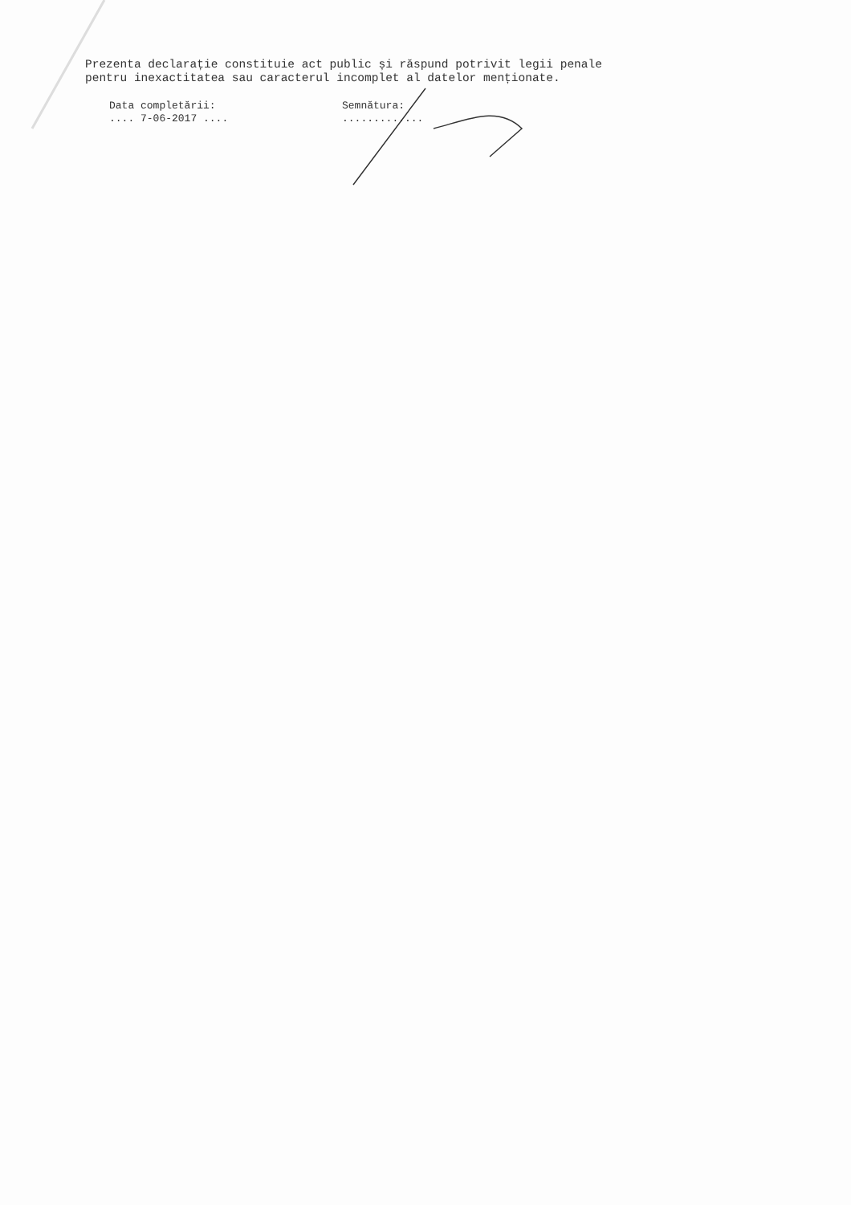Prezenta declarație constituie act public și răspund potrivit legii penale
pentru inexactitatea sau caracterul incomplet al datelor menționate.
Data completării:
.... 7-06-2017 ....
Semnătura:
.............